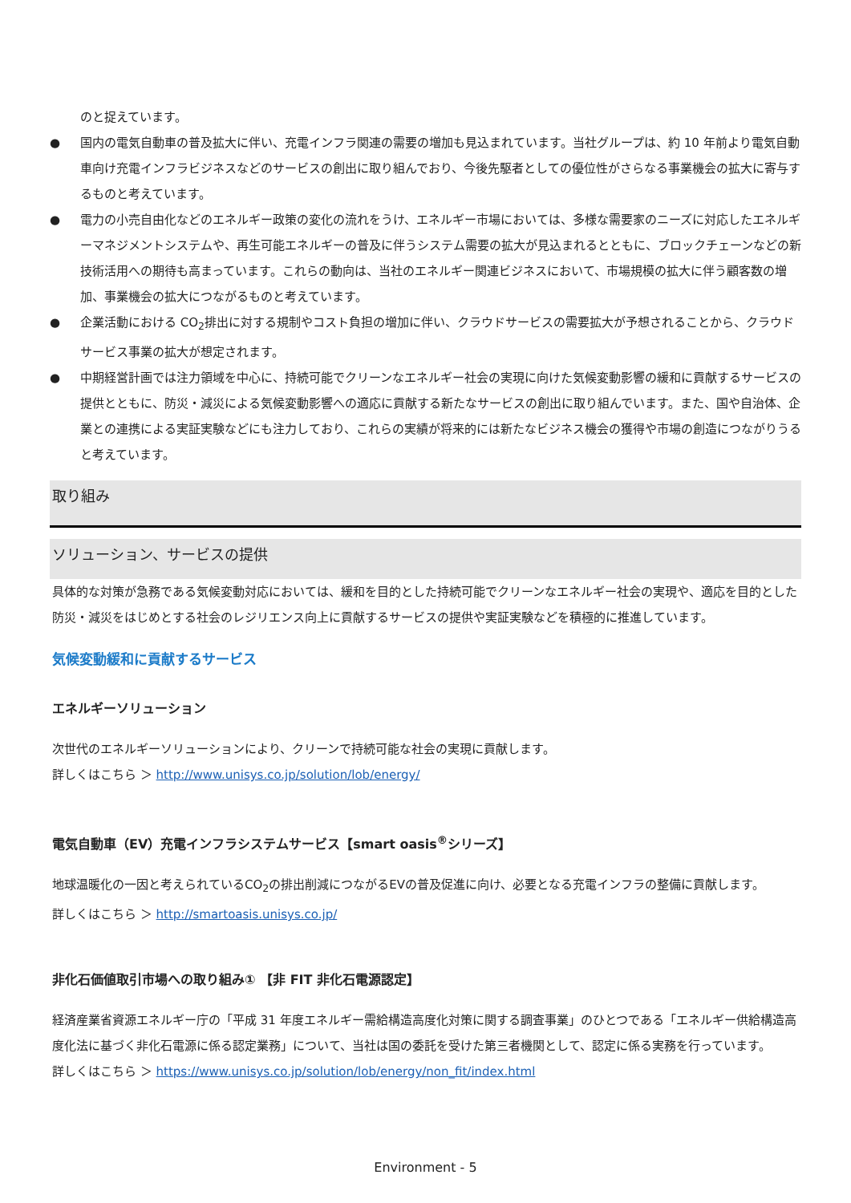のと捉えています。
● 国内の電気自動車の普及拡大に伴い、充電インフラ関連の需要の増加も見込まれています。当社グループは、約 10 年前より電気自動車向け充電インフラビジネスなどのサービスの創出に取り組んでおり、今後先駆者としての優位性がさらなる事業機会の拡大に寄与するものと考えています。
● 電力の小売自由化などのエネルギー政策の変化の流れをうけ、エネルギー市場においては、多様な需要家のニーズに対応したエネルギーマネジメントシステムや、再生可能エネルギーの普及に伴うシステム需要の拡大が見込まれるとともに、ブロックチェーンなどの新技術活用への期待も高まっています。これらの動向は、当社のエネルギー関連ビジネスにおいて、市場規模の拡大に伴う顧客数の増加、事業機会の拡大につながるものと考えています。
● 企業活動における CO<sub>2</sub>排出に対する規制やコスト負担の増加に伴い、クラウドサービスの需要拡大が予想されることから、クラウドサービス事業の拡大が想定されます。
● 中期経営計画では注力領域を中心に、持続可能でクリーンなエネルギー社会の実現に向けた気候変動影響の緩和に貢献するサービスの提供とともに、防災・減災による気候変動影響への適応に貢献する新たなサービスの創出に取り組んでいます。また、国や自治体、企業との連携による実証実験などにも注力しており、これらの実績が将来的には新たなビジネス機会の獲得や市場の創造につながりうると考えています。
取り組み
ソリューション、サービスの提供
具体的な対策が急務である気候変動対応においては、緩和を目的とした持続可能でクリーンなエネルギー社会の実現や、適応を目的とした防災・減災をはじめとする社会のレジリエンス向上に貢献するサービスの提供や実証実験などを積極的に推進しています。
気候変動緩和に貢献するサービス
エネルギーソリューション
次世代のエネルギーソリューションにより、クリーンで持続可能な社会の実現に貢献します。
詳しくはこちら ＞ http://www.unisys.co.jp/solution/lob/energy/
電気自動車（EV）充電インフラシステムサービス【smart oasis<sup>®</sup>シリーズ】
地球温暖化の一因と考えられているCO<sub>2</sub>の排出削減につながるEVの普及促進に向け、必要となる充電インフラの整備に貢献します。
詳しくはこちら ＞ http://smartoasis.unisys.co.jp/
非化石価値取引市場への取り組み① 【非 FIT 非化石電源認定】
経済産業省資源エネルギー庁の「平成 31 年度エネルギー需給構造高度化対策に関する調査事業」のひとつである「エネルギー供給構造高度化法に基づく非化石電源に係る認定業務」について、当社は国の委託を受けた第三者機関として、認定に係る実務を行っています。
詳しくはこちら ＞ https://www.unisys.co.jp/solution/lob/energy/non_fit/index.html
Environment - 5